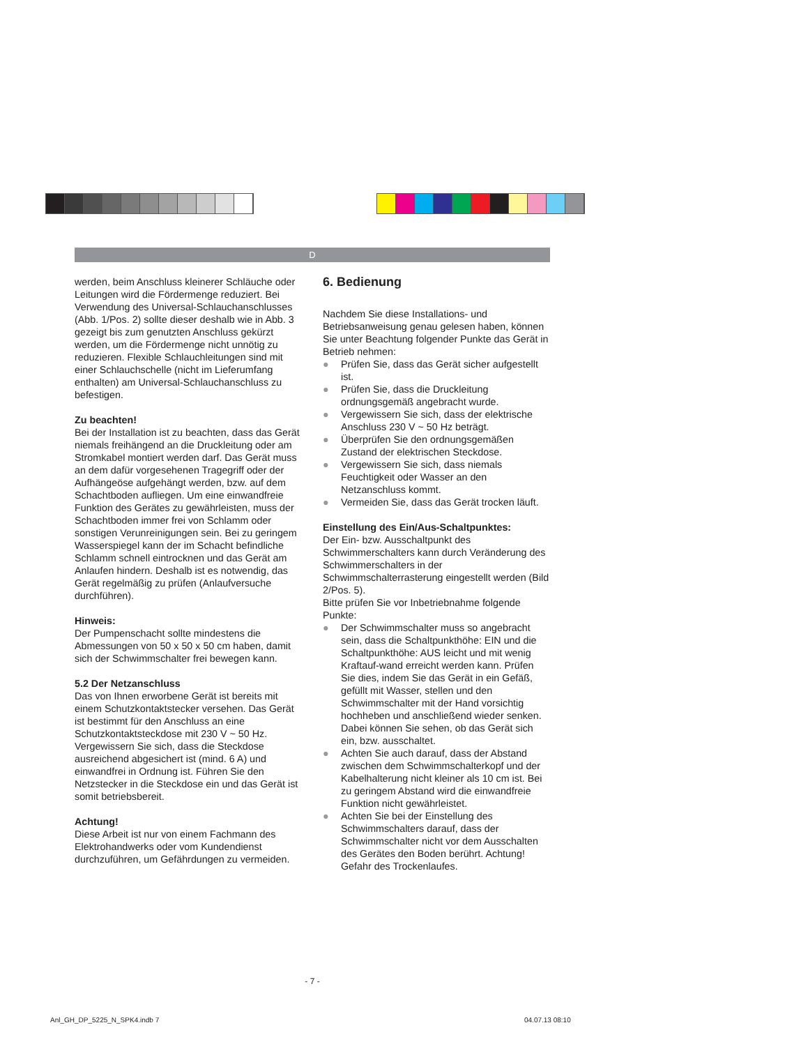D
werden, beim Anschluss kleinerer Schläuche oder Leitungen wird die Fördermenge reduziert. Bei Verwendung des Universal-Schlauchanschlusses (Abb. 1/Pos. 2) sollte dieser deshalb wie in Abb. 3 gezeigt bis zum genutzten Anschluss gekürzt werden, um die Fördermenge nicht unnötig zu reduzieren. Flexible Schlauchleitungen sind mit einer Schlauchschelle (nicht im Lieferumfang enthalten) am Universal-Schlauchanschluss zu befestigen.
Zu beachten!
Bei der Installation ist zu beachten, dass das Gerät niemals freihängend an die Druckleitung oder am Stromkabel montiert werden darf. Das Gerät muss an dem dafür vorgesehenen Tragegriff oder der Aufhängeöse aufgehängt werden, bzw. auf dem Schachtboden aufliegen. Um eine einwandfreie Funktion des Gerätes zu gewährleisten, muss der Schachtboden immer frei von Schlamm oder sonstigen Verunreinigungen sein. Bei zu geringem Wasserspiegel kann der im Schacht befindliche Schlamm schnell eintrocknen und das Gerät am Anlaufen hindern. Deshalb ist es notwendig, das Gerät regelmäßig zu prüfen (Anlaufversuche durchführen).
Hinweis:
Der Pumpenschacht sollte mindestens die Abmessungen von 50 x 50 x 50 cm haben, damit sich der Schwimmschalter frei bewegen kann.
5.2 Der Netzanschluss
Das von Ihnen erworbene Gerät ist bereits mit einem Schutzkontaktstecker versehen. Das Gerät ist bestimmt für den Anschluss an eine Schutzkontaktsteckdose mit 230 V ~ 50 Hz. Vergewissern Sie sich, dass die Steckdose ausreichend abgesichert ist (mind. 6 A) und einwandfrei in Ordnung ist. Führen Sie den Netzstecker in die Steckdose ein und das Gerät ist somit betriebsbereit.
Achtung!
Diese Arbeit ist nur von einem Fachmann des Elektrohandwerks oder vom Kundendienst durchzuführen, um Gefährdungen zu vermeiden.
6. Bedienung
Nachdem Sie diese Installations- und Betriebsanweisung genau gelesen haben, können Sie unter Beachtung folgender Punkte das Gerät in Betrieb nehmen:
● Prüfen Sie, dass das Gerät sicher aufgestellt ist.
● Prüfen Sie, dass die Druckleitung ordnungsgemäß angebracht wurde.
● Vergewissern Sie sich, dass der elektrische Anschluss 230 V ~ 50 Hz beträgt.
● Überprüfen Sie den ordnungsgemäßen Zustand der elektrischen Steckdose.
● Vergewissern Sie sich, dass niemals Feuchtigkeit oder Wasser an den Netzanschluss kommt.
● Vermeiden Sie, dass das Gerät trocken läuft.
Einstellung des Ein/Aus-Schaltpunktes:
Der Ein- bzw. Ausschaltpunkt des Schwimmerschalters kann durch Veränderung des Schwimmerschalters in der Schwimmschalterrasterung eingestellt werden (Bild 2/Pos. 5).
Bitte prüfen Sie vor Inbetriebnahme folgende Punkte:
● Der Schwimmschalter muss so angebracht sein, dass die Schaltpunkthöhe: EIN und die Schaltpunkthöhe: AUS leicht und mit wenig Kraftauf-wand erreicht werden kann. Prüfen Sie dies, indem Sie das Gerät in ein Gefäß, gefüllt mit Wasser, stellen und den Schwimmschalter mit der Hand vorsichtig hochheben und anschließend wieder senken. Dabei können Sie sehen, ob das Gerät sich ein, bzw. ausschaltet.
● Achten Sie auch darauf, dass der Abstand zwischen dem Schwimmschalterkopf und der Kabelhalterung nicht kleiner als 10 cm ist. Bei zu geringem Abstand wird die einwandfreie Funktion nicht gewährleistet.
● Achten Sie bei der Einstellung des Schwimmschalters darauf, dass der Schwimmschalter nicht vor dem Ausschalten des Gerätes den Boden berührt. Achtung! Gefahr des Trockenlaufes.
- 7 -
Anl_GH_DP_5225_N_SPK4.indb 7 04.07.13 08:10